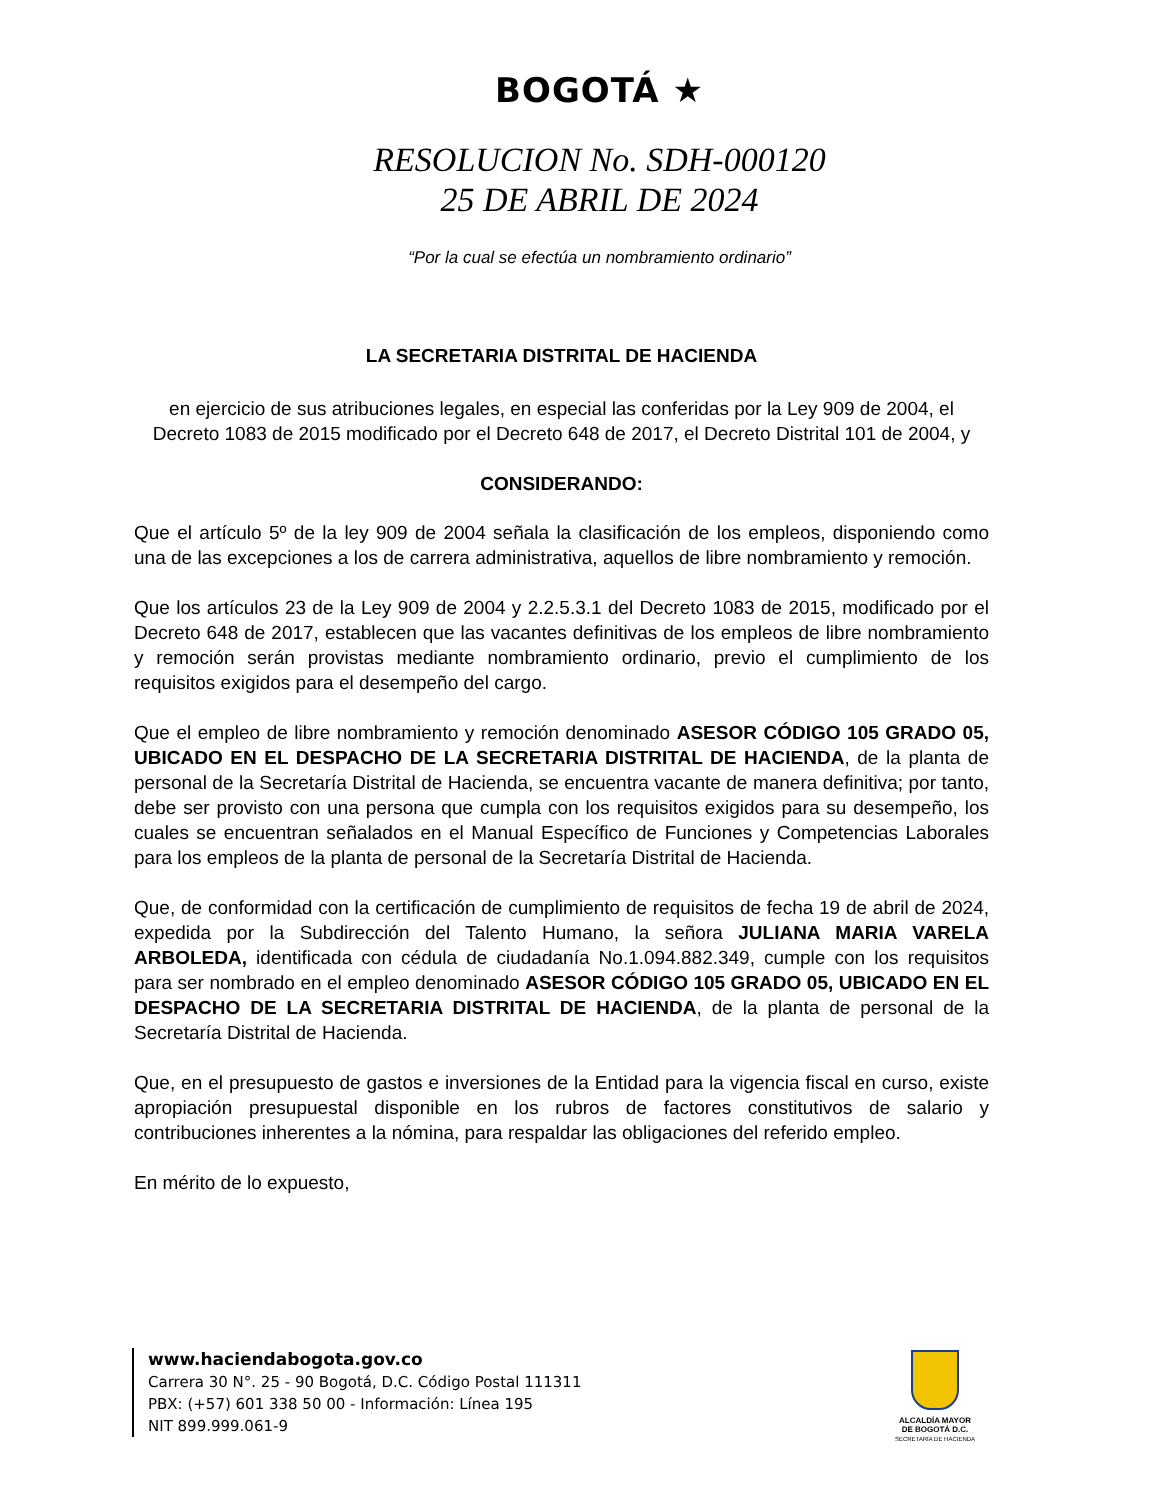BOGOTÁ ★
RESOLUCION No. SDH-000120
25 DE ABRIL DE 2024
“Por la cual se efectúa un nombramiento ordinario”
LA SECRETARIA DISTRITAL DE HACIENDA
en ejercicio de sus atribuciones legales, en especial las conferidas por la Ley 909 de 2004, el Decreto 1083 de 2015 modificado por el Decreto 648 de 2017, el Decreto Distrital 101 de 2004, y
CONSIDERANDO:
Que el artículo 5º de la ley 909 de 2004 señala la clasificación de los empleos, disponiendo como una de las excepciones a los de carrera administrativa, aquellos de libre nombramiento y remoción.
Que los artículos 23 de la Ley 909 de 2004 y 2.2.5.3.1 del Decreto 1083 de 2015, modificado por el Decreto 648 de 2017, establecen que las vacantes definitivas de los empleos de libre nombramiento y remoción serán provistas mediante nombramiento ordinario, previo el cumplimiento de los requisitos exigidos para el desempeño del cargo.
Que el empleo de libre nombramiento y remoción denominado ASESOR CÓDIGO 105 GRADO 05, UBICADO EN EL DESPACHO DE LA SECRETARIA DISTRITAL DE HACIENDA, de la planta de personal de la Secretaría Distrital de Hacienda, se encuentra vacante de manera definitiva; por tanto, debe ser provisto con una persona que cumpla con los requisitos exigidos para su desempeño, los cuales se encuentran señalados en el Manual Específico de Funciones y Competencias Laborales para los empleos de la planta de personal de la Secretaría Distrital de Hacienda.
Que, de conformidad con la certificación de cumplimiento de requisitos de fecha 19 de abril de 2024, expedida por la Subdirección del Talento Humano, la señora JULIANA MARIA VARELA ARBOLEDA, identificada con cédula de ciudadanía No.1.094.882.349, cumple con los requisitos para ser nombrado en el empleo denominado ASESOR CÓDIGO 105 GRADO 05, UBICADO EN EL DESPACHO DE LA SECRETARIA DISTRITAL DE HACIENDA, de la planta de personal de la Secretaría Distrital de Hacienda.
Que, en el presupuesto de gastos e inversiones de la Entidad para la vigencia fiscal en curso, existe apropiación presupuestal disponible en los rubros de factores constitutivos de salario y contribuciones inherentes a la nómina, para respaldar las obligaciones del referido empleo.
En mérito de lo expuesto,
www.haciendabogota.gov.co
Carrera 30 N°. 25 - 90 Bogotá, D.C. Código Postal 111311
PBX: (+57) 601 338 50 00 - Información: Línea 195
NIT 899.999.061-9
ALCALDÍA MAYOR
DE BOGOTÁ D.C.
SECRETARÍA DE HACIENDA